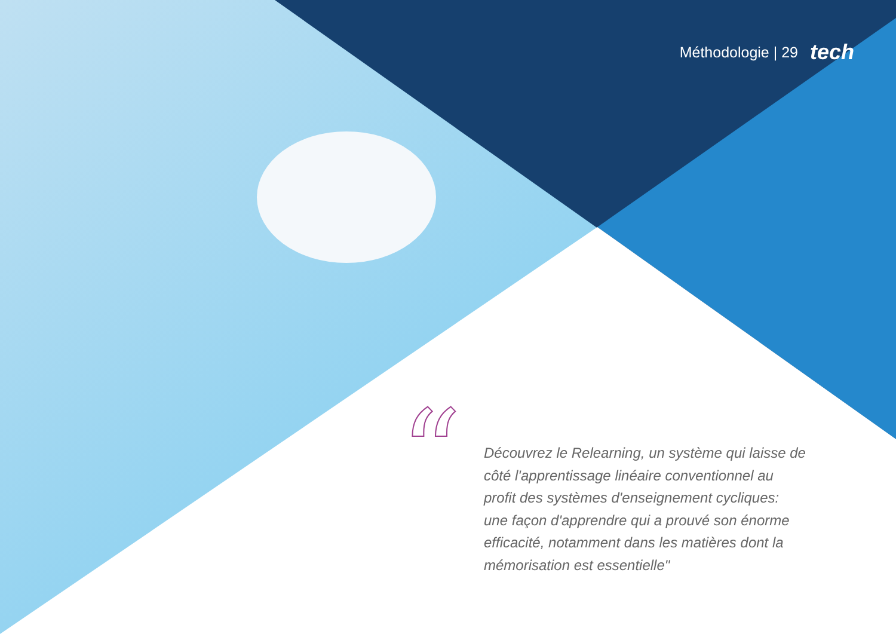Méthodologie | 29 tech
“
Découvrez le Relearning, un système qui laisse de côté l'apprentissage linéaire conventionnel au profit des systèmes d'enseignement cycliques: une façon d'apprendre qui a prouvé son énorme efficacité, notamment dans les matières dont la mémorisation est essentielle"